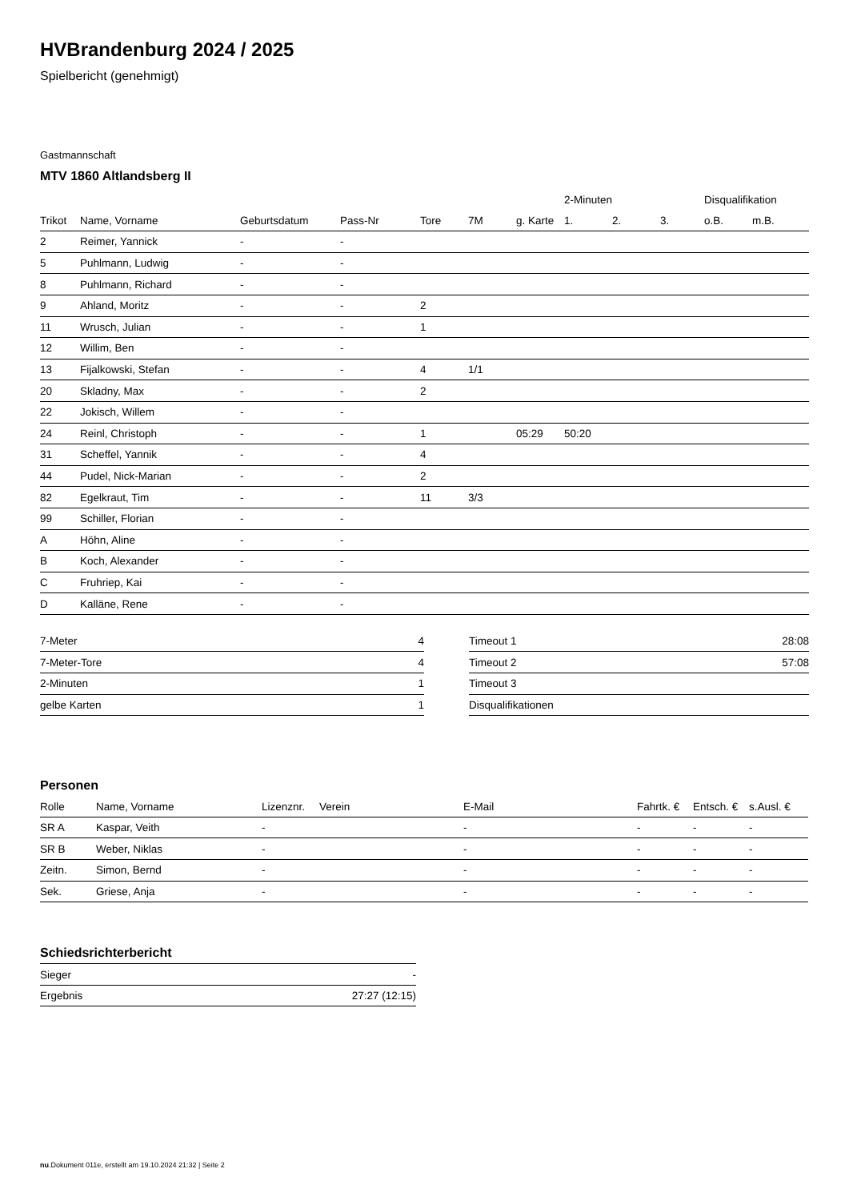HVBrandenburg 2024 / 2025
Spielbericht (genehmigt)
Gastmannschaft
MTV 1860 Altlandsberg II
| | | | | | | | 2-Minuten | | | Disqualifikation | |
| --- | --- | --- | --- | --- | --- | --- | --- | --- | --- | --- | --- |
| Trikot | Name, Vorname | Geburtsdatum | Pass-Nr | Tore | 7M | g. Karte | 1. | 2. | 3. | o.B. | m.B. |
| 2 | Reimer, Yannick | - | - | | | | | | | | |
| 5 | Puhlmann, Ludwig | - | - | | | | | | | | |
| 8 | Puhlmann, Richard | - | - | | | | | | | | |
| 9 | Ahland, Moritz | - | - | 2 | | | | | | | |
| 11 | Wrusch, Julian | - | - | 1 | | | | | | | |
| 12 | Willim, Ben | - | - | | | | | | | | |
| 13 | Fijalkowski, Stefan | - | - | 4 | 1/1 | | | | | | |
| 20 | Skladny, Max | - | - | 2 | | | | | | | |
| 22 | Jokisch, Willem | - | - | | | | | | | | |
| 24 | Reinl, Christoph | - | - | 1 | | 05:29 | 50:20 | | | | |
| 31 | Scheffel, Yannik | - | - | 4 | | | | | | | |
| 44 | Pudel, Nick-Marian | - | - | 2 | | | | | | | |
| 82 | Egelkraut, Tim | - | - | 11 | 3/3 | | | | | | |
| 99 | Schiller, Florian | - | - | | | | | | | | |
| A | Höhn, Aline | - | - | | | | | | | | |
| B | Koch, Alexander | - | - | | | | | | | | |
| C | Fruhriep, Kai | - | - | | | | | | | | |
| D | Kalläne, Rene | - | - | | | | | | | | |
| 7-Meter | 4 |
| 7-Meter-Tore | 4 |
| 2-Minuten | 1 |
| gelbe Karten | 1 |
| Timeout 1 | 28:08 |
| Timeout 2 | 57:08 |
| Timeout 3 | |
| Disqualifikationen | |
Personen
| Rolle | Name, Vorname | Lizenznr. | Verein | E-Mail | Fahrtk. € | Entsch. € | s.Ausl. € |
| --- | --- | --- | --- | --- | --- | --- | --- |
| SR A | Kaspar, Veith | - | | - | - | - | - |
| SR B | Weber, Niklas | - | | - | - | - | - |
| Zeitn. | Simon, Bernd | - | | - | - | - | - |
| Sek. | Griese, Anja | - | | - | - | - | - |
Schiedsrichterbericht
| Sieger | - |
| Ergebnis | 27:27 (12:15) |
nu.Dokument 011e, erstellt am 19.10.2024 21:32 | Seite 2